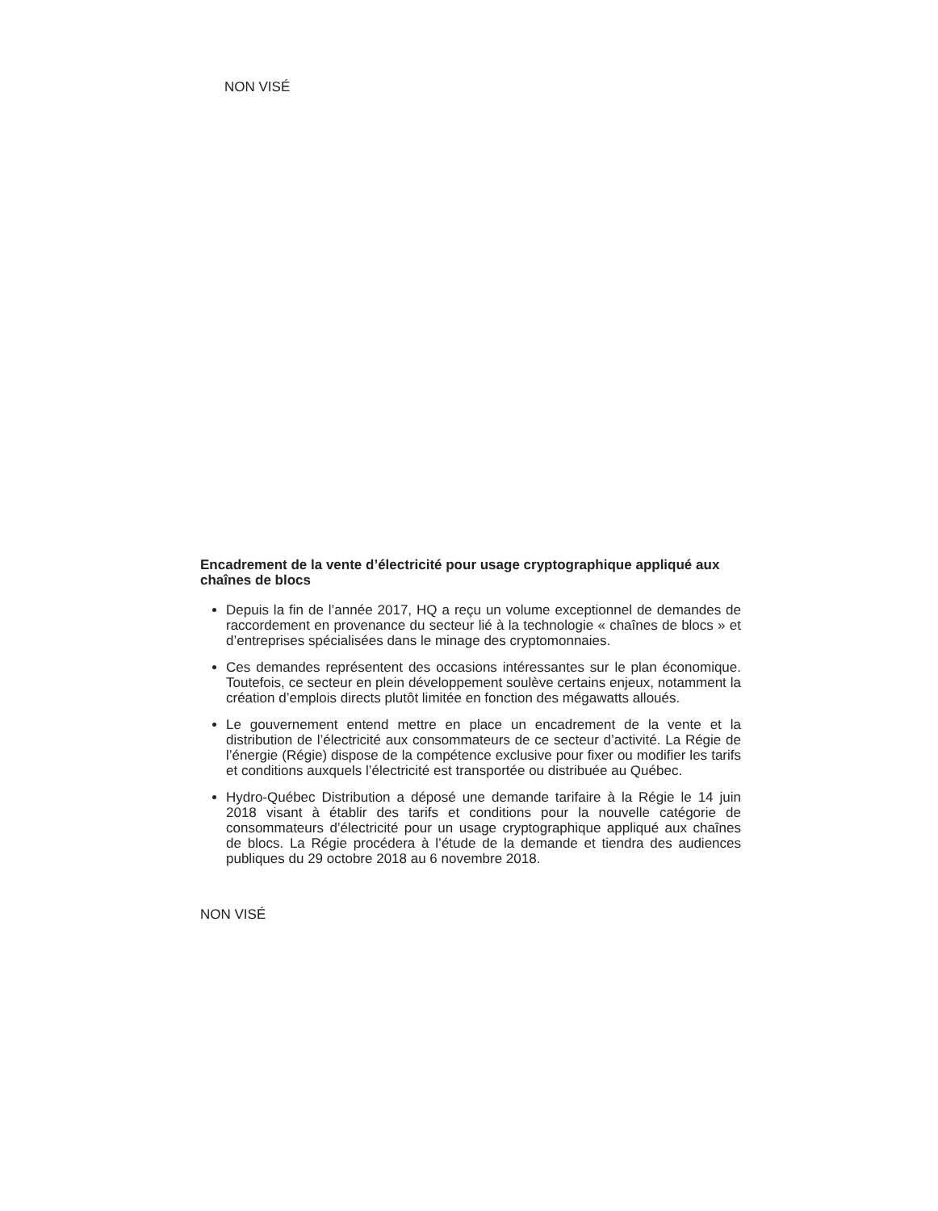NON VISÉ
Encadrement de la vente d’électricité pour usage cryptographique appliqué aux chaînes de blocs
Depuis la fin de l’année 2017, HQ a reçu un volume exceptionnel de demandes de raccordement en provenance du secteur lié à la technologie « chaînes de blocs » et d’entreprises spécialisées dans le minage des cryptomonnaies.
Ces demandes représentent des occasions intéressantes sur le plan économique. Toutefois, ce secteur en plein développement soulève certains enjeux, notamment la création d’emplois directs plutôt limitée en fonction des mégawatts alloués.
Le gouvernement entend mettre en place un encadrement de la vente et la distribution de l’électricité aux consommateurs de ce secteur d’activité. La Régie de l’énergie (Régie) dispose de la compétence exclusive pour fixer ou modifier les tarifs et conditions auxquels l’électricité est transportée ou distribuée au Québec.
Hydro-Québec Distribution a déposé une demande tarifaire à la Régie le 14 juin 2018 visant à établir des tarifs et conditions pour la nouvelle catégorie de consommateurs d’électricité pour un usage cryptographique appliqué aux chaînes de blocs. La Régie procédera à l’étude de la demande et tiendra des audiences publiques du 29 octobre 2018 au 6 novembre 2018.
NON VISÉ